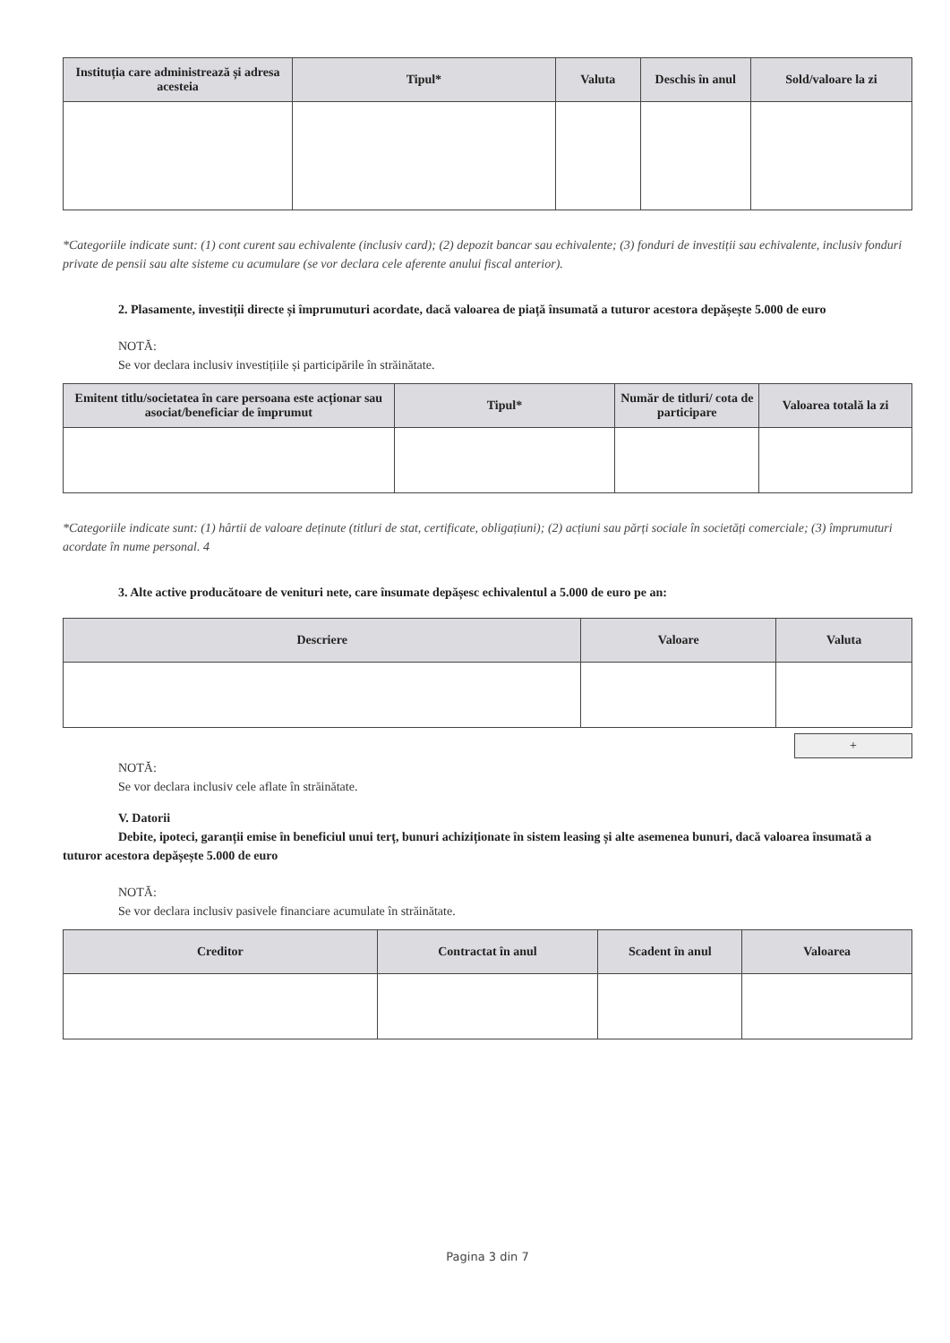| Instituția care administrează și adresa acesteia | Tipul* | Valuta | Deschis în anul | Sold/valoare la zi |
| --- | --- | --- | --- | --- |
*Categoriile indicate sunt: (1) cont curent sau echivalente (inclusiv card); (2) depozit bancar sau echivalente; (3) fonduri de investiții sau echivalente, inclusiv fonduri private de pensii sau alte sisteme cu acumulare (se vor declara cele aferente anului fiscal anterior).
2. Plasamente, investiții directe și împrumuturi acordate, dacă valoarea de piață însumată a tuturor acestora depășește 5.000 de euro
NOTĂ:
Se vor declara inclusiv investițiile și participările în străinătate.
| Emitent titlu/societatea în care persoana este acționar sau asociat/beneficiar de împrumut | Tipul* | Număr de titluri/ cota de participare | Valoarea totală la zi |
| --- | --- | --- | --- |
*Categoriile indicate sunt: (1) hârtii de valoare deținute (titluri de stat, certificate, obligațiuni); (2) acțiuni sau părți sociale în societăți comerciale; (3) împrumuturi acordate în nume personal. 4
3. Alte active producătoare de venituri nete, care însumate depășesc echivalentul a 5.000 de euro pe an:
| Descriere | Valoare | Valuta |
| --- | --- | --- |
+
NOTĂ:
Se vor declara inclusiv cele aflate în străinătate.
V. Datorii
Debite, ipoteci, garanții emise în beneficiul unui terț, bunuri achiziționate în sistem leasing și alte asemenea bunuri, dacă valoarea însumată a tuturor acestora depășește 5.000 de euro
NOTĂ:
Se vor declara inclusiv pasivele financiare acumulate în străinătate.
| Creditor | Contractat în anul | Scadent în anul | Valoarea |
| --- | --- | --- | --- |
Pagina 3 din 7